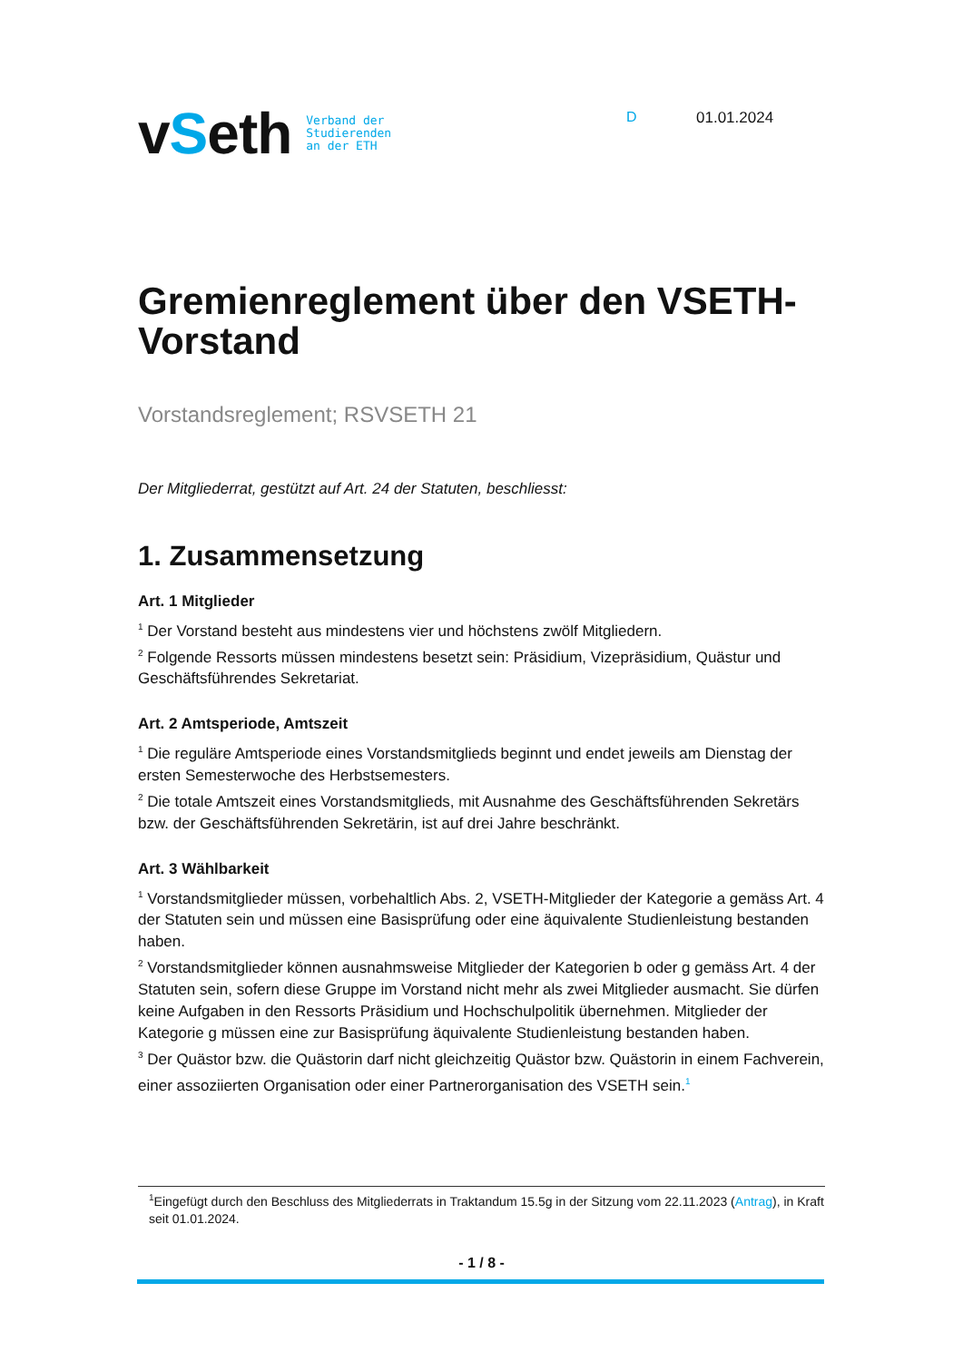vSeth
Verband der
Studierenden
an der ETH
D 01.01.2024
Gremienreglement über den VSETH-Vorstand
Vorstandsreglement; RSVSETH 21
Der Mitgliederrat, gestützt auf Art. 24 der Statuten, beschliesst:
1. Zusammensetzung
Art. 1 Mitglieder
<sup>1</sup> Der Vorstand besteht aus mindestens vier und höchstens zwölf Mitgliedern.
<sup>2</sup> Folgende Ressorts müssen mindestens besetzt sein: Präsidium, Vizepräsidium, Quästur und Geschäftsführendes Sekretariat.
Art. 2 Amtsperiode, Amtszeit
<sup>1</sup> Die reguläre Amtsperiode eines Vorstandsmitglieds beginnt und endet jeweils am Dienstag der ersten Semesterwoche des Herbstsemesters.
<sup>2</sup> Die totale Amtszeit eines Vorstandsmitglieds, mit Ausnahme des Geschäftsführenden Sekretärs bzw. der Geschäftsführenden Sekretärin, ist auf drei Jahre beschränkt.
Art. 3 Wählbarkeit
<sup>1</sup> Vorstandsmitglieder müssen, vorbehaltlich Abs. 2, VSETH-Mitglieder der Kategorie a gemäss Art. 4 der Statuten sein und müssen eine Basisprüfung oder eine äquivalente Studienleistung bestanden haben.
<sup>2</sup> Vorstandsmitglieder können ausnahmsweise Mitglieder der Kategorien b oder g gemäss Art. 4 der Statuten sein, sofern diese Gruppe im Vorstand nicht mehr als zwei Mitglieder ausmacht. Sie dürfen keine Aufgaben in den Ressorts Präsidium und Hochschulpolitik übernehmen. Mitglieder der Kategorie g müssen eine zur Basisprüfung äquivalente Studienleistung bestanden haben.
<sup>3</sup> Der Quästor bzw. die Quästorin darf nicht gleichzeitig Quästor bzw. Quästorin in einem Fachverein, einer assoziierten Organisation oder einer Partnerorganisation des VSETH sein.<sup>1</sup>
<sup>1</sup> Eingefügt durch den Beschluss des Mitgliederrats in Traktandum 15.5g in der Sitzung vom 22.11.2023 (Antrag), in Kraft seit 01.01.2024.
- 1 / 8 -